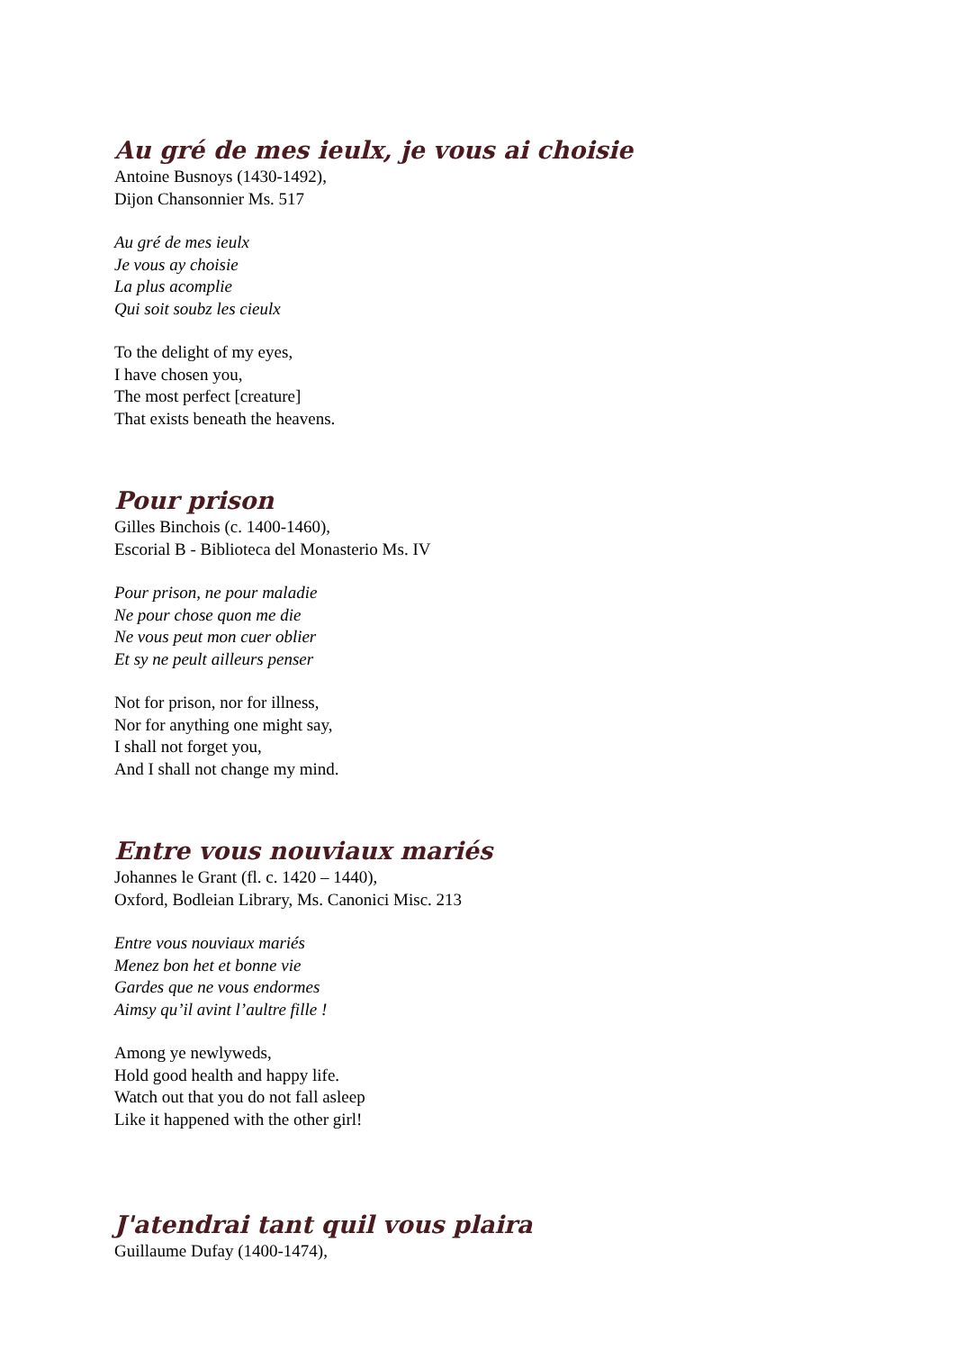Au gré de mes ieulx, je vous ai choisie
Antoine Busnoys (1430-1492),
Dijon Chansonnier Ms. 517
Au gré de mes ieulx
Je vous ay choisie
La plus acomplie
Qui soit soubz les cieulx
To the delight of my eyes,
I have chosen you,
The most perfect [creature]
That exists beneath the heavens.
Pour prison
Gilles Binchois (c. 1400-1460),
Escorial B - Biblioteca del Monasterio Ms. IV
Pour prison, ne pour maladie
Ne pour chose quon me die
Ne vous peut mon cuer oblier
Et sy ne peult ailleurs penser
Not for prison, nor for illness,
Nor for anything one might say,
I shall not forget you,
And I shall not change my mind.
Entre vous nouviaux mariés
Johannes le Grant (fl. c. 1420 – 1440),
Oxford, Bodleian Library, Ms. Canonici Misc. 213
Entre vous nouviaux mariés
Menez bon het et bonne vie
Gardes que ne vous endormes
Aimsy qu’il avint l’aultre fille !
Among ye newlyweds,
Hold good health and happy life.
Watch out that you do not fall asleep
Like it happened with the other girl!
J'atendrai tant quil vous plaira
Guillaume Dufay (1400-1474),